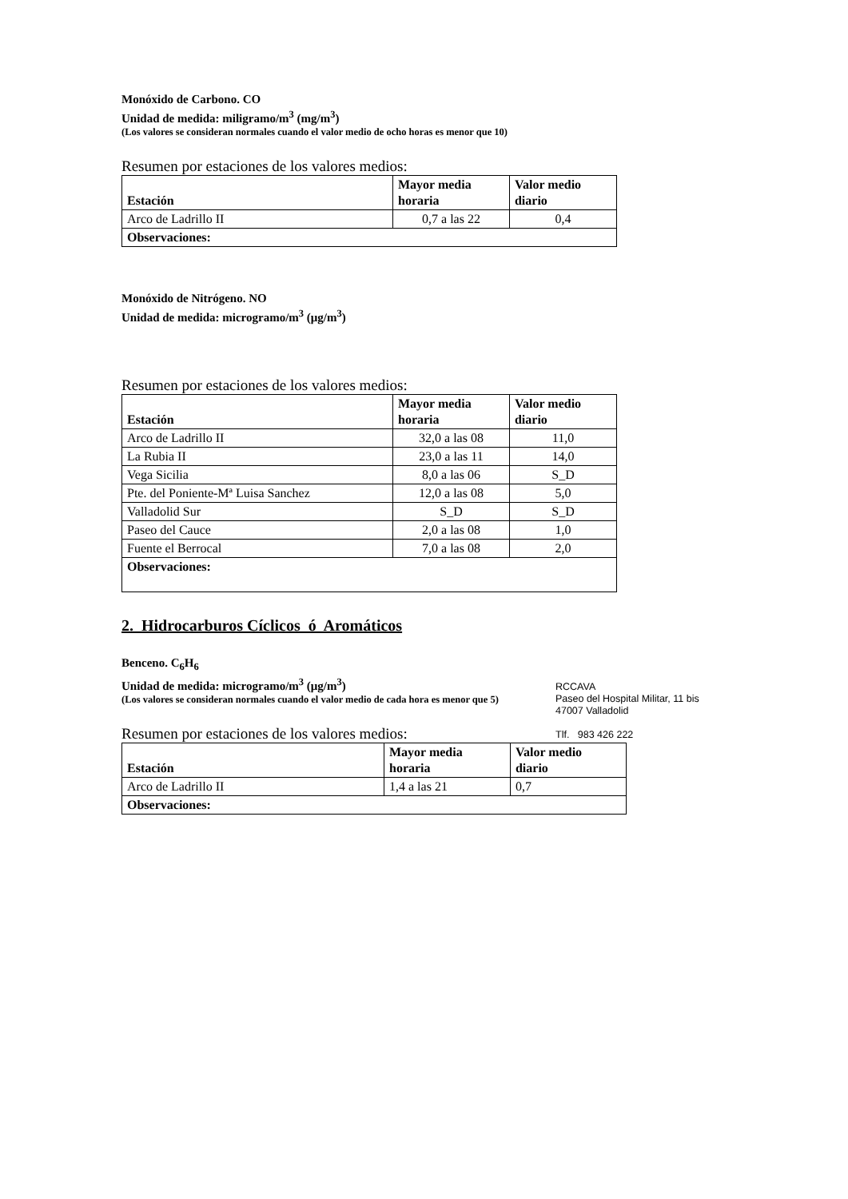Monóxido de Carbono. CO
Unidad de medida: miligramo/m<sup>3</sup> (mg/m<sup>3</sup>)
(Los valores se consideran normales cuando el valor medio de ocho horas es menor que 10)
Resumen por estaciones de los valores medios:
| Estación | Mayor media horaria | Valor medio diario |
| --- | --- | --- |
| Arco de Ladrillo II | 0,7 a las 22 | 0,4 |
| Observaciones: | | |
Monóxido de Nitrógeno. NO
Unidad de medida: microgramo/m<sup>3</sup> (μg/m<sup>3</sup>)
Resumen por estaciones de los valores medios:
| Estación | Mayor media horaria | Valor medio diario |
| --- | --- | --- |
| Arco de Ladrillo II | 32,0 a las 08 | 11,0 |
| La Rubia II | 23,0 a las 11 | 14,0 |
| Vega Sicilia | 8,0 a las 06 | S_D |
| Pte. del Poniente-Mª Luisa Sanchez | 12,0 a las 08 | 5,0 |
| Valladolid Sur | S_D | S_D |
| Paseo del Cauce | 2,0 a las 08 | 1,0 |
| Fuente el Berrocal | 7,0 a las 08 | 2,0 |
| Observaciones: | | |
2. Hidrocarburos Cíclicos ó Aromáticos
Benceno. C<sub>6</sub>H<sub>6</sub>
Unidad de medida: microgramo/m<sup>3</sup> (μg/m<sup>3</sup>)
(Los valores se consideran normales cuando el valor medio de cada hora es menor que 5)
Resumen por estaciones de los valores medios:
| Estación | Mayor media horaria | Valor medio diario |
| --- | --- | --- |
| Arco de Ladrillo II | 1,4 a las 21 | 0,7 |
| Observaciones: | | |
RCCAVA
Paseo del Hospital Militar, 11 bis
47007 Valladolid
Tlf. 983 426 222